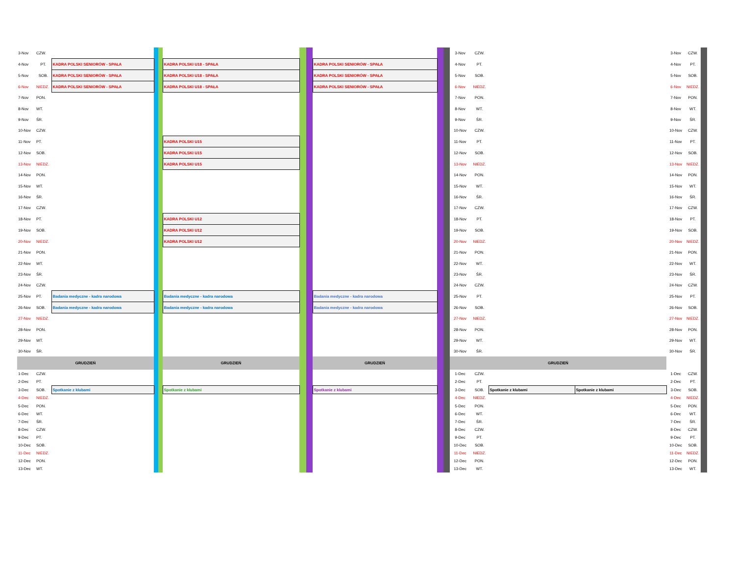| 3-Nov | CZW. | | | | | | | | | | 3-Nov | CZW. | | | 3-Nov | CZW. | |
| 4-Nov | PT. | KADRA POLSKI SENIORÓW - SPAŁA | | | KADRA POLSKI U18 - SPAŁA | | | KADRA POLSKI SENIORÓW - SPAŁA | | | 4-Nov | PT. | | | 4-Nov | PT. | |
| 5-Nov | SOB. | KADRA POLSKI SENIORÓW - SPAŁA | | | KADRA POLSKI U18 - SPAŁA | | | KADRA POLSKI SENIORÓW - SPAŁA | | | 5-Nov | SOB. | | | 5-Nov | SOB. | |
| 6-Nov | NIEDZ. | KADRA POLSKI SENIORÓW - SPAŁA | | | KADRA POLSKI U18 - SPAŁA | | | KADRA POLSKI SENIORÓW - SPAŁA | | | 6-Nov | NIEDZ. | | | 6-Nov | NIEDZ. | |
| 7-Nov | PON. | | | | | | | | | | 7-Nov | PON. | | | 7-Nov | PON. | |
| 8-Nov | WT. | | | | | | | | | | 8-Nov | WT. | | | 8-Nov | WT. | |
| 9-Nov | ŚR. | | | | | | | | | | 9-Nov | ŚR. | | | 9-Nov | ŚR. | |
| 10-Nov | CZW. | | | | | | | | | | 10-Nov | CZW. | | | 10-Nov | CZW. | |
| 11-Nov | PT. | | | | KADRA POLSKI U15 | | | | | | 11-Nov | PT. | | | 11-Nov | PT. | |
| 12-Nov | SOB. | | | | KADRA POLSKI U15 | | | | | | 12-Nov | SOB. | | | 12-Nov | SOB. | |
| 13-Nov | NIEDZ. | | | | KADRA POLSKI U15 | | | | | | 13-Nov | NIEDZ. | | | 13-Nov | NIEDZ. | |
| 14-Nov | PON. | | | | | | | | | | 14-Nov | PON. | | | 14-Nov | PON. | |
| 15-Nov | WT. | | | | | | | | | | 15-Nov | WT. | | | 15-Nov | WT. | |
| 16-Nov | ŚR. | | | | | | | | | | 16-Nov | ŚR. | | | 16-Nov | ŚR. | |
| 17-Nov | CZW. | | | | | | | | | | 17-Nov | CZW. | | | 17-Nov | CZW. | |
| 18-Nov | PT. | | | | KADRA POLSKI U12 | | | | | | 18-Nov | PT. | | | 18-Nov | PT. | |
| 19-Nov | SOB. | | | | KADRA POLSKI U12 | | | | | | 19-Nov | SOB. | | | 19-Nov | SOB. | |
| 20-Nov | NIEDZ. | | | | KADRA POLSKI U12 | | | | | | 20-Nov | NIEDZ. | | | 20-Nov | NIEDZ. | |
| 21-Nov | PON. | | | | | | | | | | 21-Nov | PON. | | | 21-Nov | PON. | |
| 22-Nov | WT. | | | | | | | | | | 22-Nov | WT. | | | 22-Nov | WT. | |
| 23-Nov | ŚR. | | | | | | | | | | 23-Nov | ŚR. | | | 23-Nov | ŚR. | |
| 24-Nov | CZW. | | | | | | | | | | 24-Nov | CZW. | | | 24-Nov | CZW. | |
| 25-Nov | PT. | Badania medyczne - kadra narodowa | | | Badania medyczne - kadra narodowa | | | Badania medyczne - kadra narodowa | | | 25-Nov | PT. | | | 25-Nov | PT. | |
| 26-Nov | SOB. | Badania medyczne - kadra narodowa | | | Badania medyczne - kadra narodowa | | | Badania medyczne - kadra narodowa | | | 26-Nov | SOB. | | | 26-Nov | SOB. | |
| 27-Nov | NIEDZ. | | | | | | | | | | 27-Nov | NIEDZ. | | | 27-Nov | NIEDZ. | |
| 28-Nov | PON. | | | | | | | | | | 28-Nov | PON. | | | 28-Nov | PON. | |
| 29-Nov | WT. | | | | | | | | | | 29-Nov | WT. | | | 29-Nov | WT. | |
| 30-Nov | ŚR. | | | | | | | | | | 30-Nov | ŚR. | | | 30-Nov | ŚR. | |
| GRUDZIEŃ | | | | | GRUDZIEŃ | | | GRUDZIEŃ | | | GRUDZIEŃ | | | | | | |
| 1-Dec | CZW. | | | | | | | | | | 1-Dec | CZW. | | | 1-Dec | CZW. | |
| 2-Dec | PT. | | | | | | | | | | 2-Dec | PT. | | | 2-Dec | PT. | |
| 3-Dec | SOB. | Spotkanie z klubami | | | Spotkanie z klubami | | | Spotkanie z klubami | | | 3-Dec | SOB. | Spotkanie z klubami | Spotkanie z klubami | 3-Dec | SOB. | |
| 4-Dec | NIEDZ. | | | | | | | | | | 4-Dec | NIEDZ. | | | 4-Dec | NIEDZ. | |
| 5-Dec | PON. | | | | | | | | | | 5-Dec | PON. | | | 5-Dec | PON. | |
| 6-Dec | WT. | | | | | | | | | | 6-Dec | WT. | | | 6-Dec | WT. | |
| 7-Dec | ŚR. | | | | | | | | | | 7-Dec | ŚR. | | | 7-Dec | ŚR. | |
| 8-Dec | CZW. | | | | | | | | | | 8-Dec | CZW. | | | 8-Dec | CZW. | |
| 9-Dec | PT. | | | | | | | | | | 9-Dec | PT. | | | 9-Dec | PT. | |
| 10-Dec | SOB. | | | | | | | | | | 10-Dec | SOB. | | | 10-Dec | SOB. | |
| 11-Dec | NIEDZ. | | | | | | | | | | 11-Dec | NIEDZ. | | | 11-Dec | NIEDZ. | |
| 12-Dec | PON. | | | | | | | | | | 12-Dec | PON. | | | 12-Dec | PON. | |
| 13-Dec | WT. | | | | | | | | | | 13-Dec | WT. | | | 13-Dec | WT. | |